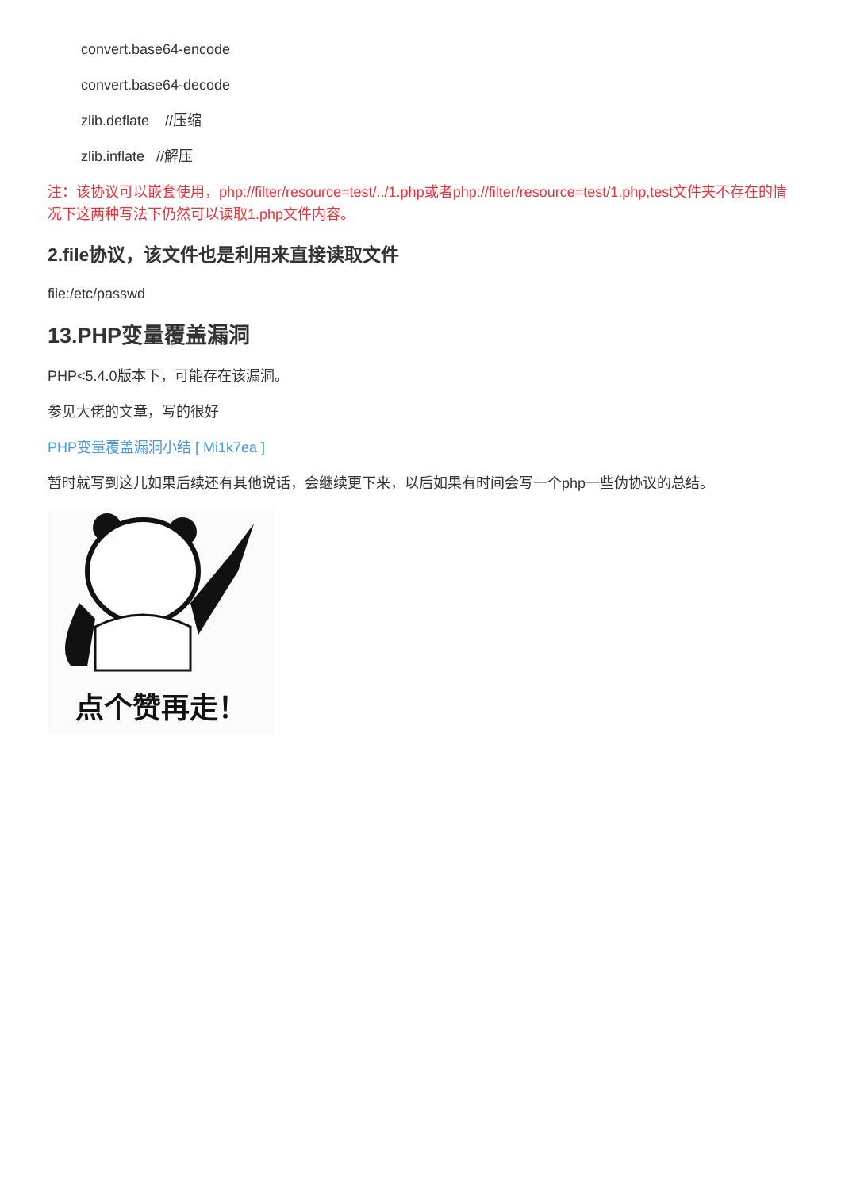convert.base64-encode
convert.base64-decode
zlib.deflate //压缩
zlib.inflate //解压
注：该协议可以嵌套使用，php://filter/resource=test/../1.php或者php://filter/resource=test/1.php,test文件夹不存在的情况下这两种写法下仍然可以读取1.php文件内容。
2.file协议，该文件也是利用来直接读取文件
file:/etc/passwd
13.PHP变量覆盖漏洞
PHP<5.4.0版本下，可能存在该漏洞。
参见大佬的文章，写的很好
PHP变量覆盖漏洞小结 [ Mi1k7ea ]
暂时就写到这儿如果后续还有其他说话，会继续更下来，以后如果有时间会写一个php一些伪协议的总结。
点个赞再走！